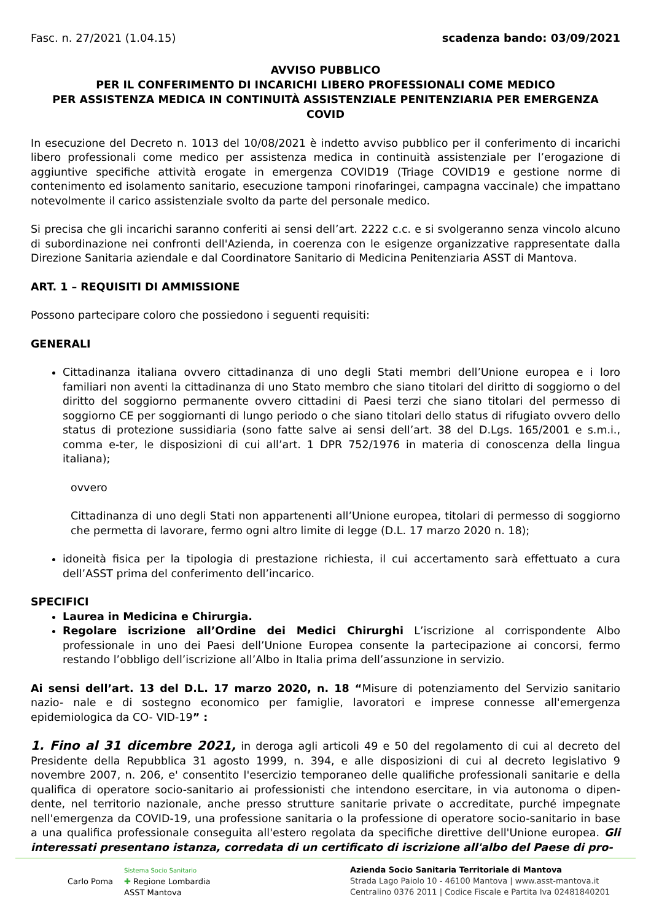Fasc. n. 27/2021 (1.04.15) scadenza bando: 03/09/2021
AVVISO PUBBLICO
PER IL CONFERIMENTO DI INCARICHI LIBERO PROFESSIONALI COME MEDICO
PER ASSISTENZA MEDICA IN CONTINUITÀ ASSISTENZIALE PENITENZIARIA PER EMERGENZA
COVID
In esecuzione del Decreto n. 1013 del 10/08/2021 è indetto avviso pubblico per il conferimento di incarichi libero professionali come medico per assistenza medica in continuità assistenziale per l’erogazione di aggiuntive specifiche attività erogate in emergenza COVID19 (Triage COVID19 e gestione norme di contenimento ed isolamento sanitario, esecuzione tamponi rinofaringei, campagna vaccinale) che impattano notevolmente il carico assistenziale svolto da parte del personale medico.
Si precisa che gli incarichi saranno conferiti ai sensi dell’art. 2222 c.c. e si svolgeranno senza vincolo alcuno di subordinazione nei confronti dell'Azienda, in coerenza con le esigenze organizzative rappresentate dalla Direzione Sanitaria aziendale e dal Coordinatore Sanitario di Medicina Penitenziaria ASST di Mantova.
ART. 1 – REQUISITI DI AMMISSIONE
Possono partecipare coloro che possiedono i seguenti requisiti:
GENERALI
Cittadinanza italiana ovvero cittadinanza di uno degli Stati membri dell’Unione europea e i loro familiari non aventi la cittadinanza di uno Stato membro che siano titolari del diritto di soggiorno o del diritto del soggiorno permanente ovvero cittadini di Paesi terzi che siano titolari del permesso di soggiorno CE per soggiornanti di lungo periodo o che siano titolari dello status di rifugiato ovvero dello status di protezione sussidiaria (sono fatte salve ai sensi dell’art. 38 del D.Lgs. 165/2001 e s.m.i., comma e-ter, le disposizioni di cui all’art. 1 DPR 752/1976 in materia di conoscenza della lingua italiana);
ovvero
Cittadinanza di uno degli Stati non appartenenti all’Unione europea, titolari di permesso di soggiorno che permetta di lavorare, fermo ogni altro limite di legge (D.L. 17 marzo 2020 n. 18);
idoneità fisica per la tipologia di prestazione richiesta, il cui accertamento sarà effettuato a cura dell’ASST prima del conferimento dell’incarico.
SPECIFICI
Laurea in Medicina e Chirurgia.
Regolare iscrizione all’Ordine dei Medici Chirurghi L’iscrizione al corrispondente Albo professionale in uno dei Paesi dell’Unione Europea consente la partecipazione ai concorsi, fermo restando l’obbligo dell’iscrizione all’Albo in Italia prima dell’assunzione in servizio.
Ai sensi dell’art. 13 del D.L. 17 marzo 2020, n. 18 “Misure di potenziamento del Servizio sanitario nazio- nale e di sostegno economico per famiglie, lavoratori e imprese connesse all'emergenza epidemiologica da CO- VID-19” :
1. Fino al 31 dicembre 2021, in deroga agli articoli 49 e 50 del regolamento di cui al decreto del Presidente della Repubblica 31 agosto 1999, n. 394, e alle disposizioni di cui al decreto legislativo 9 novembre 2007, n. 206, e' consentito l'esercizio temporaneo delle qualifiche professionali sanitarie e della qualifica di operatore socio-sanitario ai professionisti che intendono esercitare, in via autonoma o dipen- dente, nel territorio nazionale, anche presso strutture sanitarie private o accreditate, purché impegnate nell'emergenza da COVID-19, una professione sanitaria o la professione di operatore socio-sanitario in base a una qualifica professionale conseguita all'estero regolata da specifiche direttive dell'Unione europea. Gli interessati presentano istanza, corredata di un certificato di iscrizione all'albo del Paese di pro-
Carlo Poma
Sistema Socio Sanitario
✚ Regione Lombardia
ASST Mantova
Azienda Socio Sanitaria Territoriale di Mantova
Strada Lago Paiolo 10 - 46100 Mantova | www.asst-mantova.it
Centralino 0376 2011 | Codice Fiscale e Partita Iva 02481840201